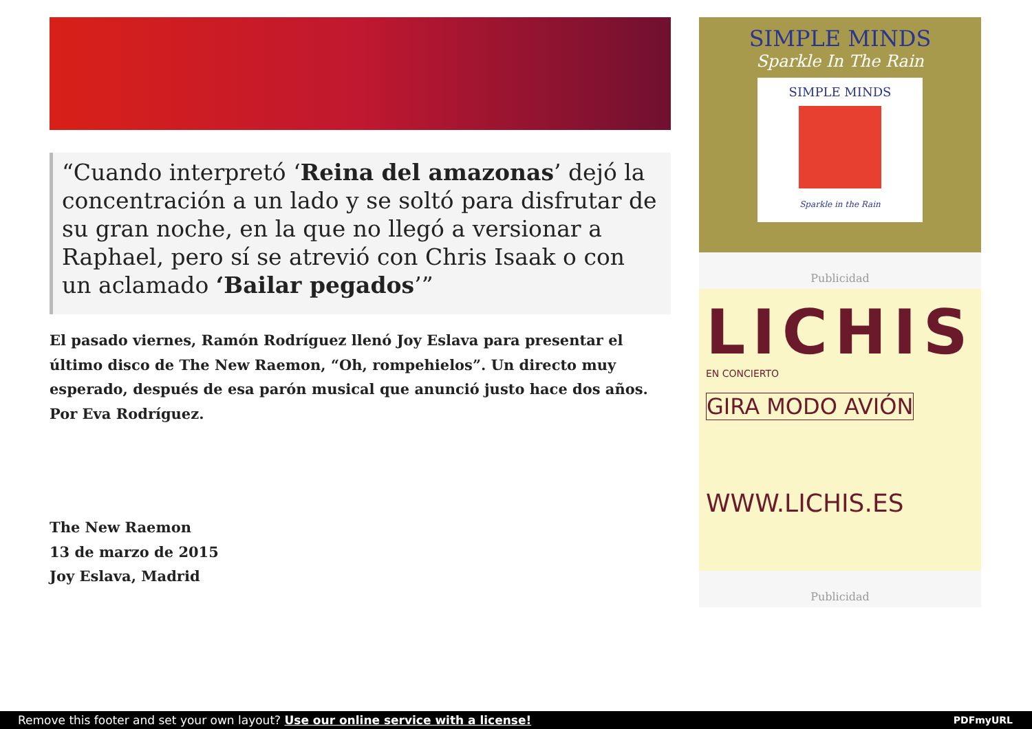“Cuando interpretó ‘Reina del amazonas’ dejó la concentración a un lado y se soltó para disfrutar de su gran noche, en la que no llegó a versionar a Raphael, pero sí se atrevió con Chris Isaak o con un aclamado ‘Bailar pegados’”
El pasado viernes, Ramón Rodríguez llenó Joy Eslava para presentar el último disco de The New Raemon, “Oh, rompehielos”. Un directo muy esperado, después de esa parón musical que anunció justo hace dos años. Por Eva Rodríguez.
The New Raemon
13 de marzo de 2015
Joy Eslava, Madrid
SIMPLE MINDS
Sparkle In The Rain
SIMPLE MINDS
Sparkle in the Rain
Publicidad
LICHIS
EN CONCIERTO
GIRA MODO AVIÓN
WWW.LICHIS.ES
Publicidad
Remove this footer and set your own layout? Use our online service with a license! PDFmyURL